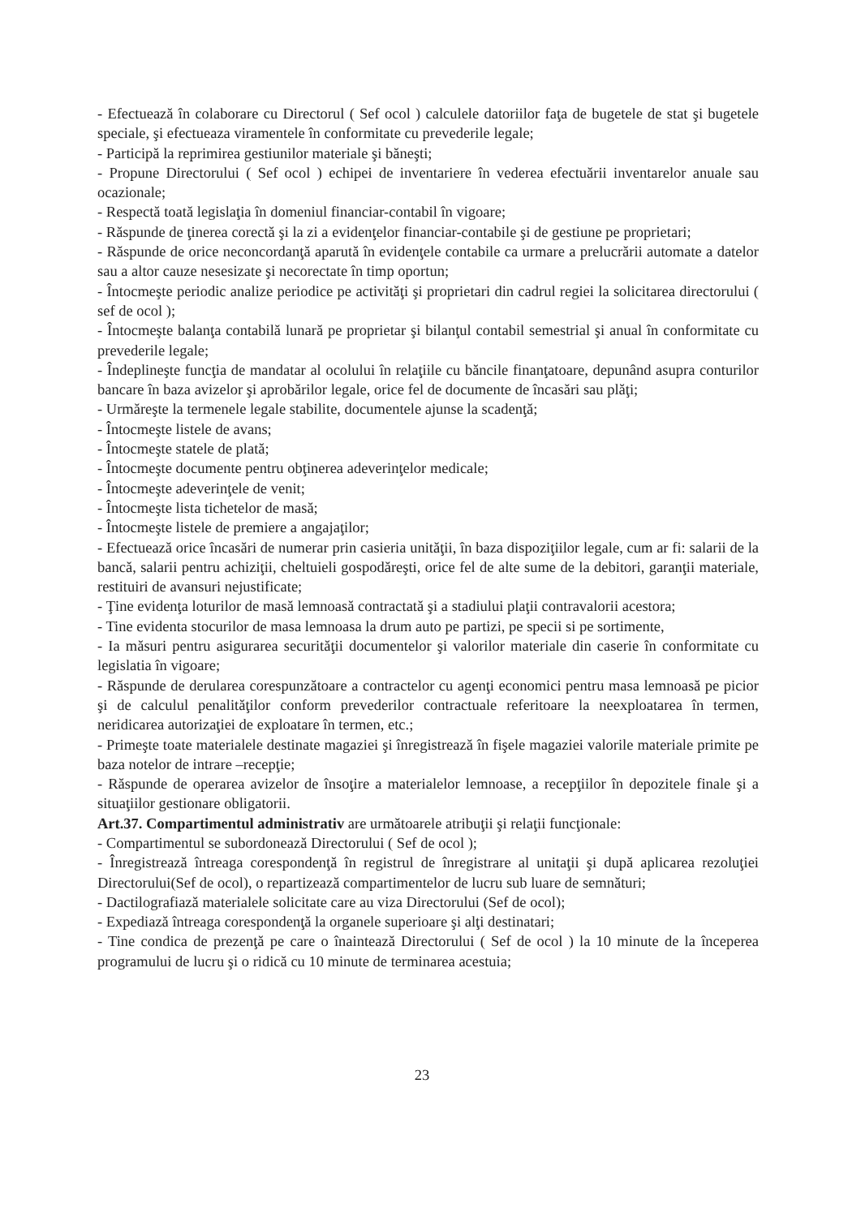- Efectuează în colaborare cu Directorul ( Sef ocol ) calculele datoriilor faţa de bugetele de stat şi bugetele speciale, şi efectueaza viramentele în conformitate cu prevederile legale;
- Participă la reprimirea gestiunilor materiale şi băneşti;
- Propune Directorului ( Sef ocol ) echipei de inventariere în vederea efectuării inventarelor anuale sau ocazionale;
- Respectă toată legislaţia în domeniul financiar-contabil în vigoare;
- Răspunde de ţinerea corectă şi la zi a evidenţelor financiar-contabile şi de gestiune pe proprietari;
- Răspunde de orice neconcordanţă aparută în evidenţele contabile ca urmare a prelucrării automate a datelor sau a altor cauze nesesizate şi necorectate în timp oportun;
- Întocmeşte periodic analize periodice pe activităţi şi proprietari din cadrul regiei la solicitarea directorului ( sef de ocol );
- Întocmeşte balanţa contabilă lunară pe proprietar şi bilanţul contabil semestrial şi anual în conformitate cu prevederile legale;
- Îndeplineşte funcţia de mandatar al ocolului în relaţiile cu băncile finanţatoare, depunând asupra conturilor bancare în baza avizelor şi aprobărilor legale, orice fel de documente de încasări sau plăţi;
- Urmăreşte la termenele legale stabilite, documentele ajunse la scadenţă;
- Întocmeşte listele de avans;
- Întocmeşte statele de plată;
- Întocmeşte documente pentru obţinerea adeverinţelor medicale;
- Întocmeşte adeverinţele de venit;
- Întocmeşte lista tichetelor de masă;
- Întocmeşte listele de premiere a angajaţilor;
- Efectuează orice încasări de numerar prin casieria unităţii, în baza dispoziţiilor legale, cum ar fi: salarii de la bancă, salarii pentru achiziţii, cheltuieli gospodăreşti, orice fel de alte sume de la debitori, garanţii materiale, restituiri de avansuri nejustificate;
- Ţine evidenţa loturilor de masă lemnoasă contractată şi a stadiului plaţii contravalorii acestora;
- Tine evidenta stocurilor de masa lemnoasa la drum auto pe partizi, pe specii si pe sortimente,
- Ia măsuri pentru asigurarea securităţii documentelor şi valorilor materiale din caserie în conformitate cu legislatia în vigoare;
- Răspunde de derularea corespunzătoare a contractelor cu agenţi economici pentru masa lemnoasă pe picior şi de calculul penalităţilor conform prevederilor contractuale referitoare la neexploatarea în termen, neridicarea autorizaţiei de exploatare în termen, etc.;
- Primeşte toate materialele destinate magaziei şi înregistrează în fişele magaziei valorile materiale primite pe baza notelor de intrare –recepţie;
- Răspunde de operarea avizelor de însoţire a materialelor lemnoase, a recepţiilor în depozitele finale şi a situaţiilor gestionare obligatorii.
Art.37. Compartimentul administrativ are următoarele atribuţii şi relaţii funcţionale:
- Compartimentul se subordonează Directorului ( Sef de ocol );
- Înregistrează întreaga corespondenţă în registrul de înregistrare al unitaţii şi după aplicarea rezoluţiei Directorului(Sef de ocol), o repartizează compartimentelor de lucru sub luare de semnături;
- Dactilografiază materialele solicitate care au viza Directorului (Sef de ocol);
- Expediază întreaga corespondenţă la organele superioare şi alţi destinatari;
- Tine condica de prezenţă pe care o înaintează Directorului ( Sef de ocol ) la 10 minute de la începerea programului de lucru şi o ridică cu 10 minute de terminarea acestuia;
23